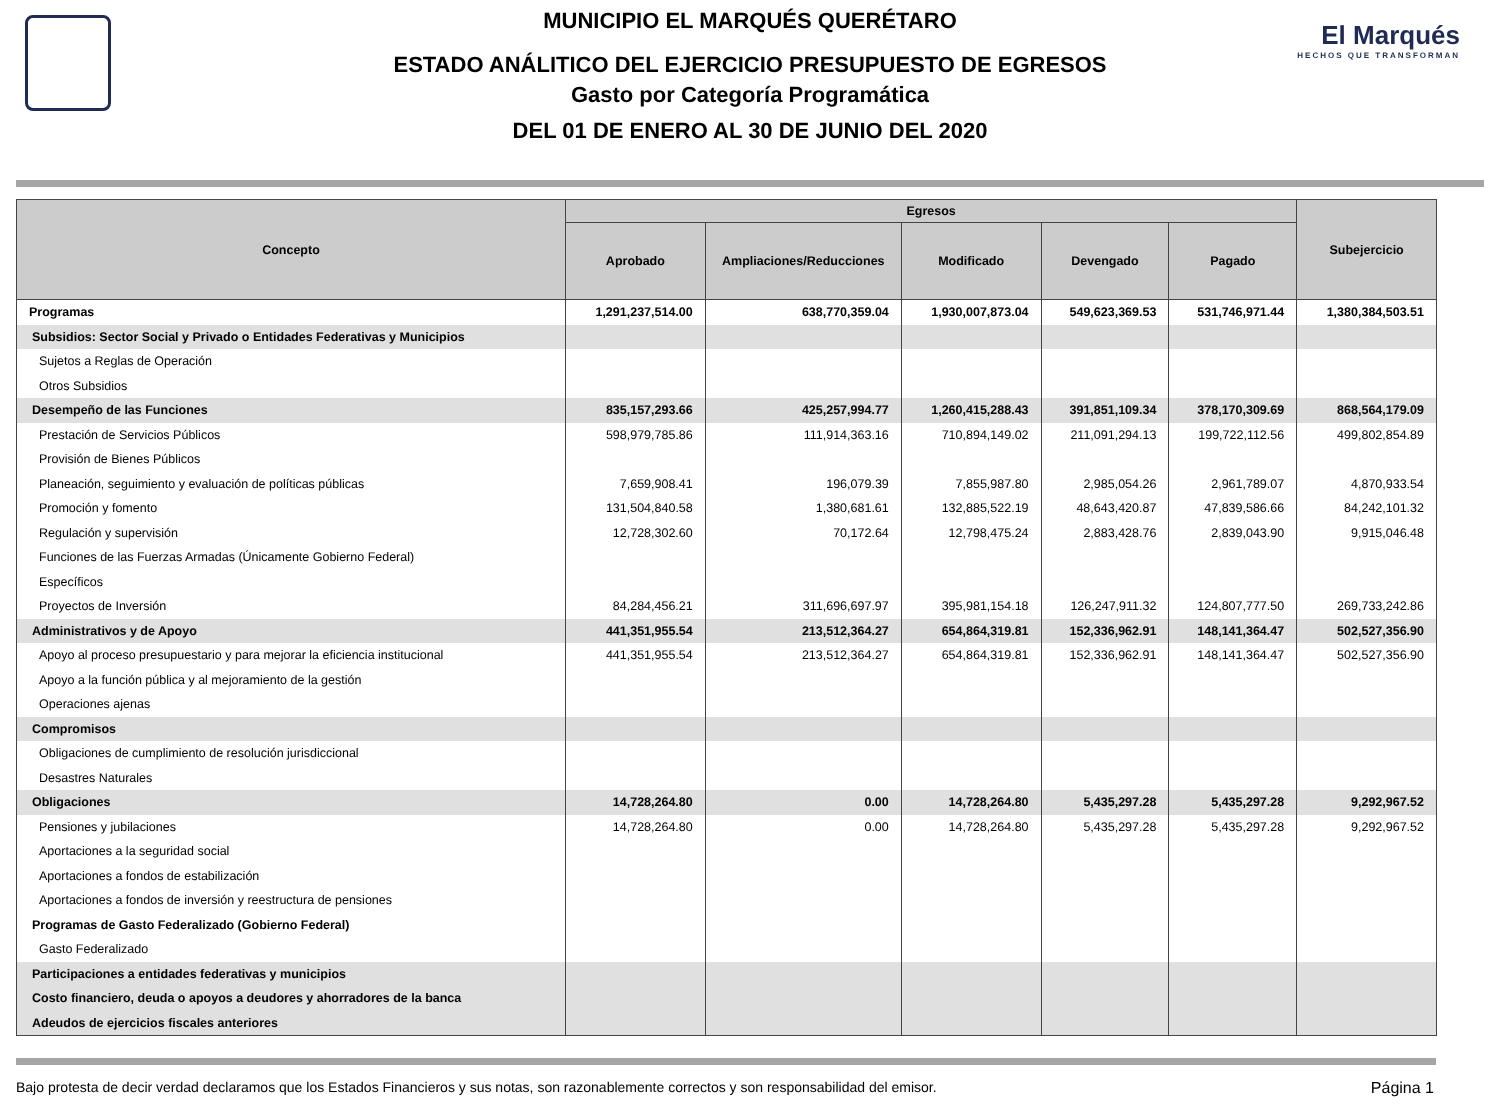MUNICIPIO EL MARQUÉS QUERÉTARO
ESTADO ANÁLITICO DEL EJERCICIO PRESUPUESTO DE EGRESOS
Gasto por Categoría Programática
DEL 01 DE ENERO AL 30 DE JUNIO DEL 2020
El Marqués
HECHOS QUE TRANSFORMAN
| Concepto | Egresos | | | | | Subejercicio |
| --- | --- | --- | --- | --- | --- | --- |
| | Aprobado | Ampliaciones/Reducciones | Modificado | Devengado | Pagado | |
| Programas | 1,291,237,514.00 | 638,770,359.04 | 1,930,007,873.04 | 549,623,369.53 | 531,746,971.44 | 1,380,384,503.51 |
| Subsidios: Sector Social y Privado o Entidades Federativas y Municipios | | | | | | |
| Sujetos a Reglas de Operación | | | | | | |
| Otros Subsidios | | | | | | |
| Desempeño de las Funciones | 835,157,293.66 | 425,257,994.77 | 1,260,415,288.43 | 391,851,109.34 | 378,170,309.69 | 868,564,179.09 |
| Prestación de Servicios Públicos | 598,979,785.86 | 111,914,363.16 | 710,894,149.02 | 211,091,294.13 | 199,722,112.56 | 499,802,854.89 |
| Provisión de Bienes Públicos | | | | | | |
| Planeación, seguimiento y evaluación de políticas públicas | 7,659,908.41 | 196,079.39 | 7,855,987.80 | 2,985,054.26 | 2,961,789.07 | 4,870,933.54 |
| Promoción y fomento | 131,504,840.58 | 1,380,681.61 | 132,885,522.19 | 48,643,420.87 | 47,839,586.66 | 84,242,101.32 |
| Regulación y supervisión | 12,728,302.60 | 70,172.64 | 12,798,475.24 | 2,883,428.76 | 2,839,043.90 | 9,915,046.48 |
| Funciones de las Fuerzas Armadas (Únicamente Gobierno Federal) | | | | | | |
| Específicos | | | | | | |
| Proyectos de Inversión | 84,284,456.21 | 311,696,697.97 | 395,981,154.18 | 126,247,911.32 | 124,807,777.50 | 269,733,242.86 |
| Administrativos y de Apoyo | 441,351,955.54 | 213,512,364.27 | 654,864,319.81 | 152,336,962.91 | 148,141,364.47 | 502,527,356.90 |
| Apoyo al proceso presupuestario y para mejorar la eficiencia institucional | 441,351,955.54 | 213,512,364.27 | 654,864,319.81 | 152,336,962.91 | 148,141,364.47 | 502,527,356.90 |
| Apoyo a la función pública y al mejoramiento de la gestión | | | | | | |
| Operaciones ajenas | | | | | | |
| Compromisos | | | | | | |
| Obligaciones de cumplimiento de resolución jurisdiccional | | | | | | |
| Desastres Naturales | | | | | | |
| Obligaciones | 14,728,264.80 | 0.00 | 14,728,264.80 | 5,435,297.28 | 5,435,297.28 | 9,292,967.52 |
| Pensiones y jubilaciones | 14,728,264.80 | 0.00 | 14,728,264.80 | 5,435,297.28 | 5,435,297.28 | 9,292,967.52 |
| Aportaciones a la seguridad social | | | | | | |
| Aportaciones a fondos de estabilización | | | | | | |
| Aportaciones a fondos de inversión y reestructura de pensiones | | | | | | |
| Programas de Gasto Federalizado (Gobierno Federal) | | | | | | |
| Gasto Federalizado | | | | | | |
| Participaciones a entidades federativas y municipios | | | | | | |
| Costo financiero, deuda o apoyos a deudores y ahorradores de la banca | | | | | | |
| Adeudos de ejercicios fiscales anteriores | | | | | | |
Bajo protesta de decir verdad declaramos que los Estados Financieros y sus notas, son razonablemente correctos y son responsabilidad del emisor. Página 1